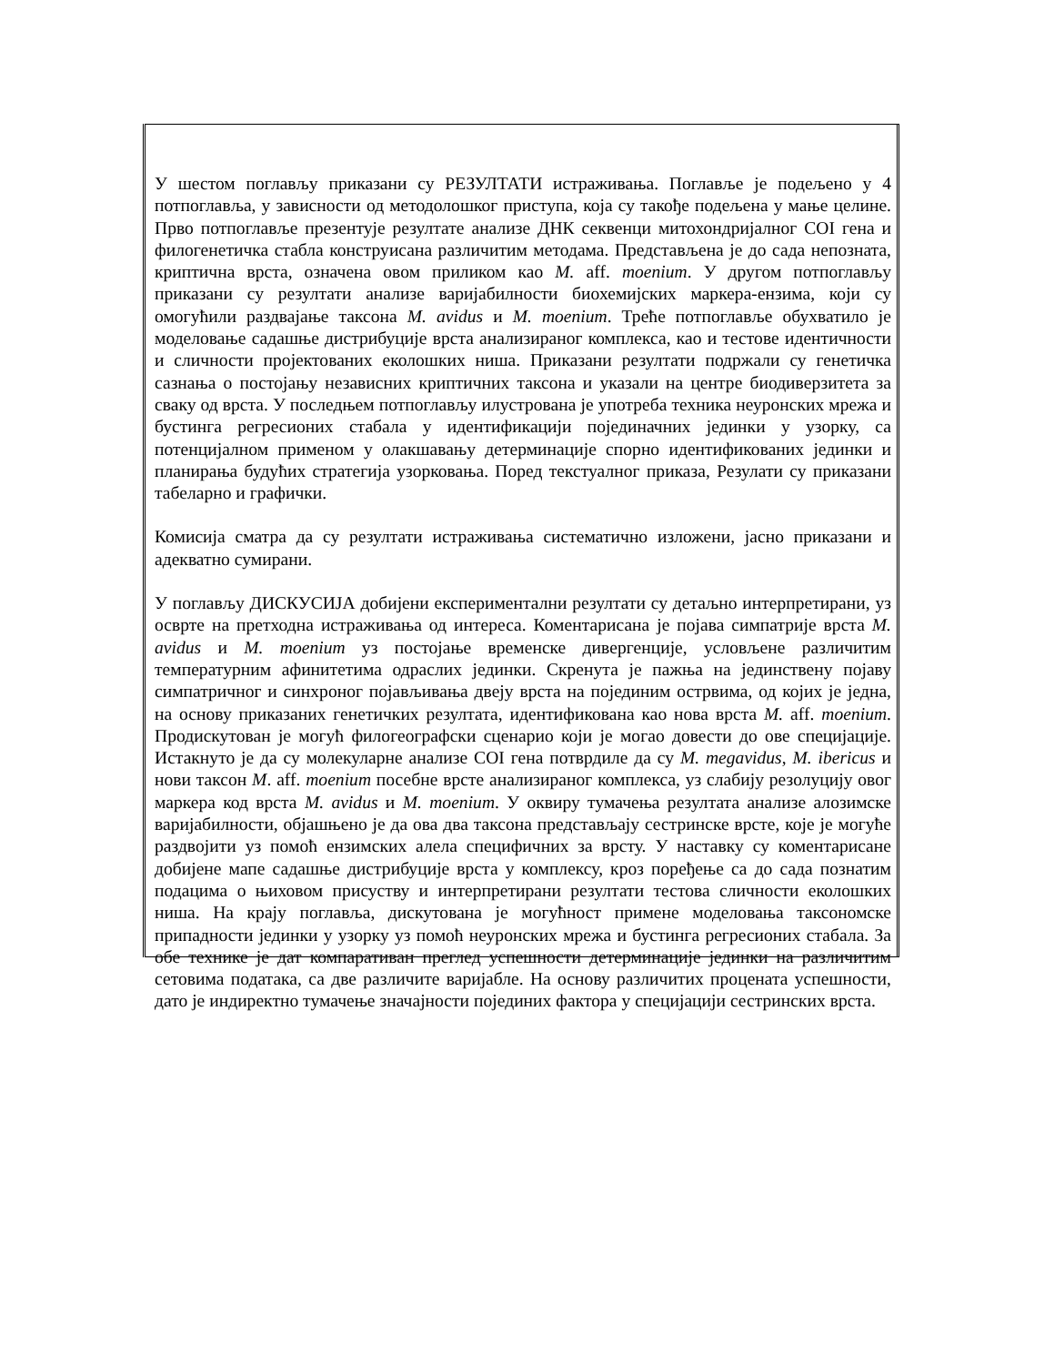У шестом поглављу приказани су РЕЗУЛТАТИ истраживања. Поглавље је подељено у 4 потпоглавља, у зависности од методолошког приступа, која су такође подељена у мање целине. Прво потпоглавље презентује резултате анализе ДНК секвенци митохондријалног COI гена и филогенетичка стабла конструисана различитим методама. Представљена је до сада непозната, криптична врста, означена овом приликом као M. aff. moenium. У другом потпоглављу приказани су резултати анализе варијабилности биохемијских маркера-ензима, који су омогућили раздвајање таксона M. avidus и M. moenium. Треће потпоглавље обухватило је моделовање садашње дистрибуције врста анализираног комплекса, као и тестове идентичности и сличности пројектованих еколошких ниша. Приказани резултати подржали су генетичка сазнања о постојању независних криптичних таксона и указали на центре биодиверзитета за сваку од врста. У последњем потпоглављу илустрована је употреба техника неуронских мрежа и бустинга регресионих стабала у идентификацији појединачних јединки у узорку, са потенцијалном применом у олакшавању детерминације спорно идентификованих јединки и планирања будућих стратегија узорковања. Поред текстуалног приказа, Резулати су приказани табеларно и графички.
Комисија сматра да су резултати истраживања систематично изложени, јасно приказани и адекватно сумирани.
У поглављу ДИСКУСИЈА добијени експериментални резултати су детаљно интерпретирани, уз осврте на претходна истраживања од интереса. Коментарисана је појава симпатрије врста M. avidus и M. moenium уз постојање временске дивергенције, условљене различитим температурним афинитетима одраслих јединки. Скренута је пажња на јединствену појаву симпатричног и синхроног појављивања двеју врста на појединим острвима, од којих је једна, на основу приказаних генетичких резултата, идентификована као нова врста M. aff. moenium. Продискутован је могућ филогеографски сценарио који је могао довести до ове специјације. Истакнуто је да су молекуларне анализе COI гена потврдиле да су M. megavidus, M. ibericus и нови таксон M. aff. moenium посебне врсте анализираног комплекса, уз слабију резолуцију овог маркера код врста M. avidus и M. moenium. У оквиру тумачења резултата анализе алозимске варијабилности, објашњено је да ова два таксона представљају сестринске врсте, које је могуће раздвојити уз помоћ ензимских алела специфичних за врсту. У наставку су коментарисане добијене мапе садашње дистрибуције врста у комплексу, кроз поређење са до сада познатим подацима о њиховом присуству и интерпретирани резултати тестова сличности еколошких ниша. На крају поглавља, дискутована је могућност примене моделовања таксономске припадности јединки у узорку уз помоћ неуронских мрежа и бустинга регресионих стабала. За обе технике је дат компаративан преглед успешности детерминације јединки на различитим сетовима података, са две различите варијабле. На основу различитих процената успешности, дато је индиректно тумачење значајности појединих фактора у специјацији сестринских врста.